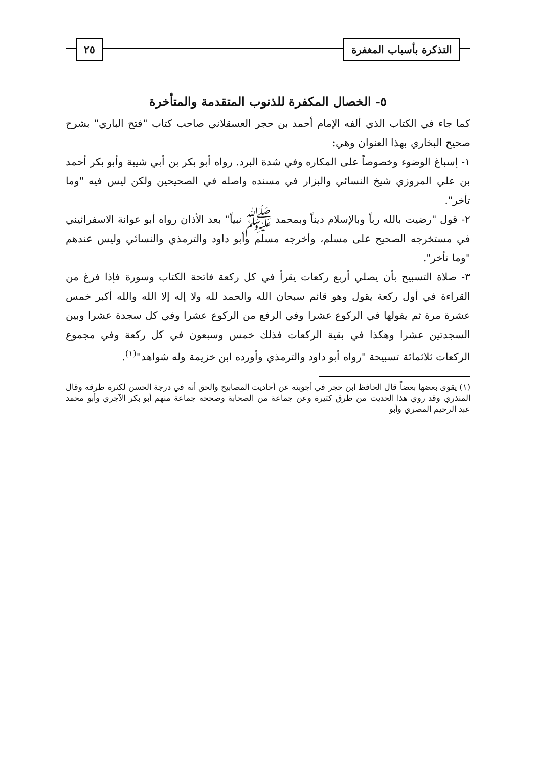التذكرة بأسباب المغفرة ٢٥
٥- الخصال المكفرة للذنوب المتقدمة والمتأخرة
كما جاء في الكتاب الذي ألفه الإمام أحمد بن حجر العسقلاني صاحب كتاب "فتح الباري" بشرح صحيح البخاري بهذا العنوان وهي:
١- إسباغ الوضوء وخصوصاً على المكاره وفي شدة البرد. رواه أبو بكر بن أبي شيبة وأبو بكر أحمد بن علي المروزي شيخ النسائي والبزار في مسنده واصله في الصحيحين ولكن ليس فيه "وما تأخر".
٢- قول "رضيت بالله رباً وبالإسلام ديناً وبمحمد ﷺ نبياً" بعد الأذان رواه أبو عوانة الاسفرائيني في مستخرجه الصحيح على مسلم، وأخرجه مسلم وأبو داود والترمذي والنسائي وليس عندهم "وما تأخر".
٣- صلاة التسبيح بأن يصلي أربع ركعات يقرأ في كل ركعة فاتحة الكتاب وسورة فإذا فرغ من القراءة في أول ركعة يقول وهو قائم سبحان الله والحمد لله ولا إله إلا الله والله أكبر خمس عشرة مرة ثم يقولها في الركوع عشرا وفي الرفع من الركوع عشرا وفي كل سجدة عشرا وبين السجدتين عشرا وهكذا في بقية الركعات فذلك خمس وسبعون في كل ركعة وفي مجموع الركعات ثلاثمائة تسبيحة "رواه أبو داود والترمذي وأورده ابن خزيمة وله شواهد"<sup>(١)</sup>.
(١) يقوى بعضها بعضاً قال الحافظ ابن حجر في أجوبته عن أحاديث المصابيح والحق أنه في درجة الحسن لكثرة طرقه وقال المنذري وقد روي هذا الحديث من طرق كثيرة وعن جماعة من الصحابة وصححه جماعة منهم أبو بكر الآجري وأبو محمد عبد الرحيم المصري وأبو